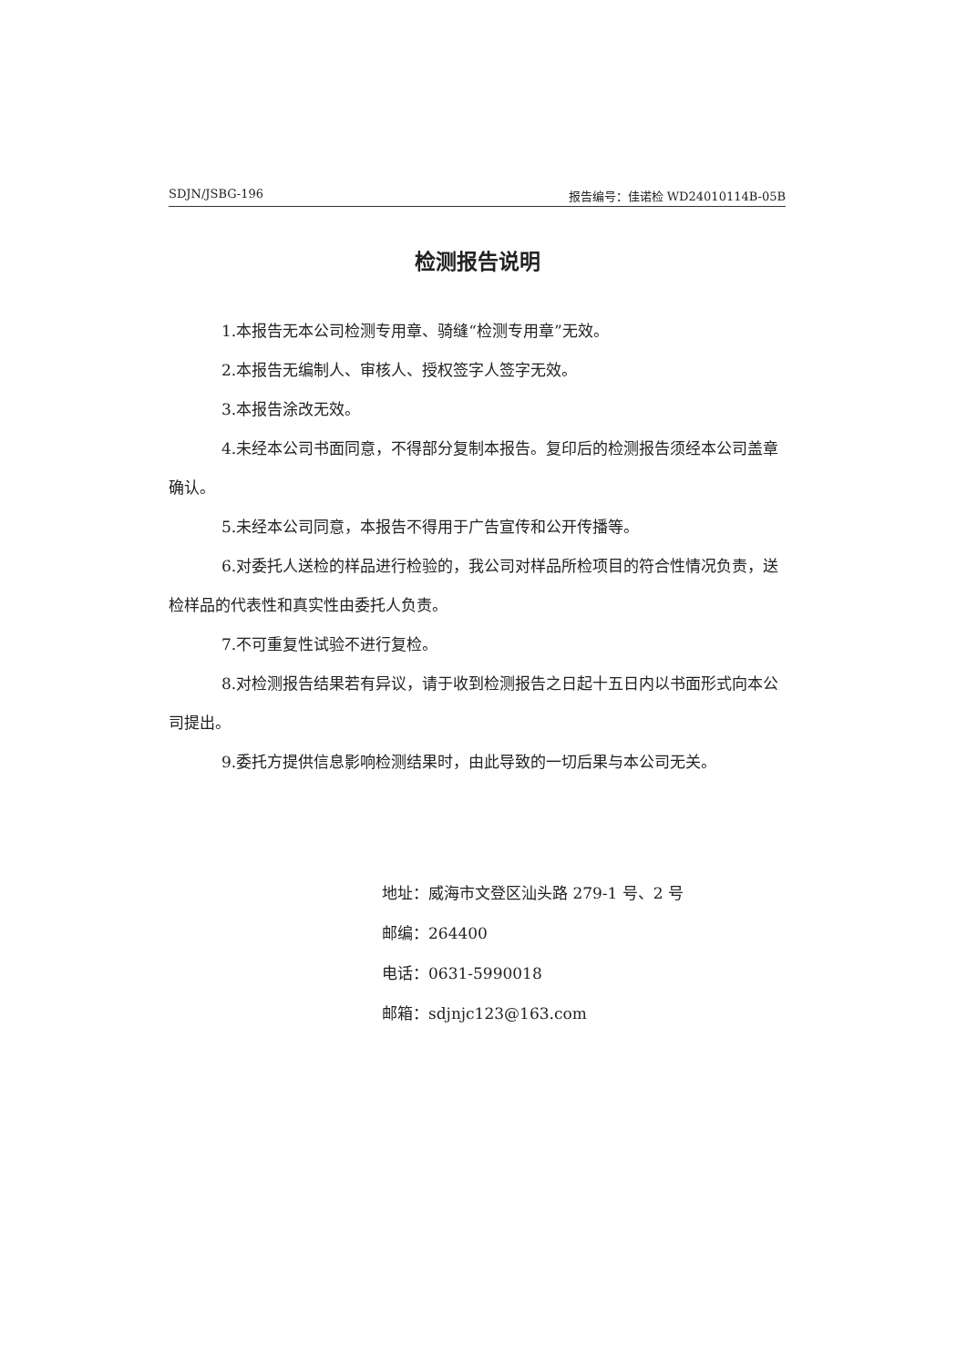SDJN/JSBG-196 报告编号：佳诺检 WD24010114B-05B
检测报告说明
1.本报告无本公司检测专用章、骑缝“检测专用章”无效。
2.本报告无编制人、审核人、授权签字人签字无效。
3.本报告涂改无效。
4.未经本公司书面同意，不得部分复制本报告。复印后的检测报告须经本公司盖章确认。
5.未经本公司同意，本报告不得用于广告宣传和公开传播等。
6.对委托人送检的样品进行检验的，我公司对样品所检项目的符合性情况负责，送检样品的代表性和真实性由委托人负责。
7.不可重复性试验不进行复检。
8.对检测报告结果若有异议，请于收到检测报告之日起十五日内以书面形式向本公司提出。
9.委托方提供信息影响检测结果时，由此导致的一切后果与本公司无关。
地址：威海市文登区汕头路 279-1 号、2 号
邮编：264400
电话：0631-5990018
邮箱：sdjnjc123@163.com